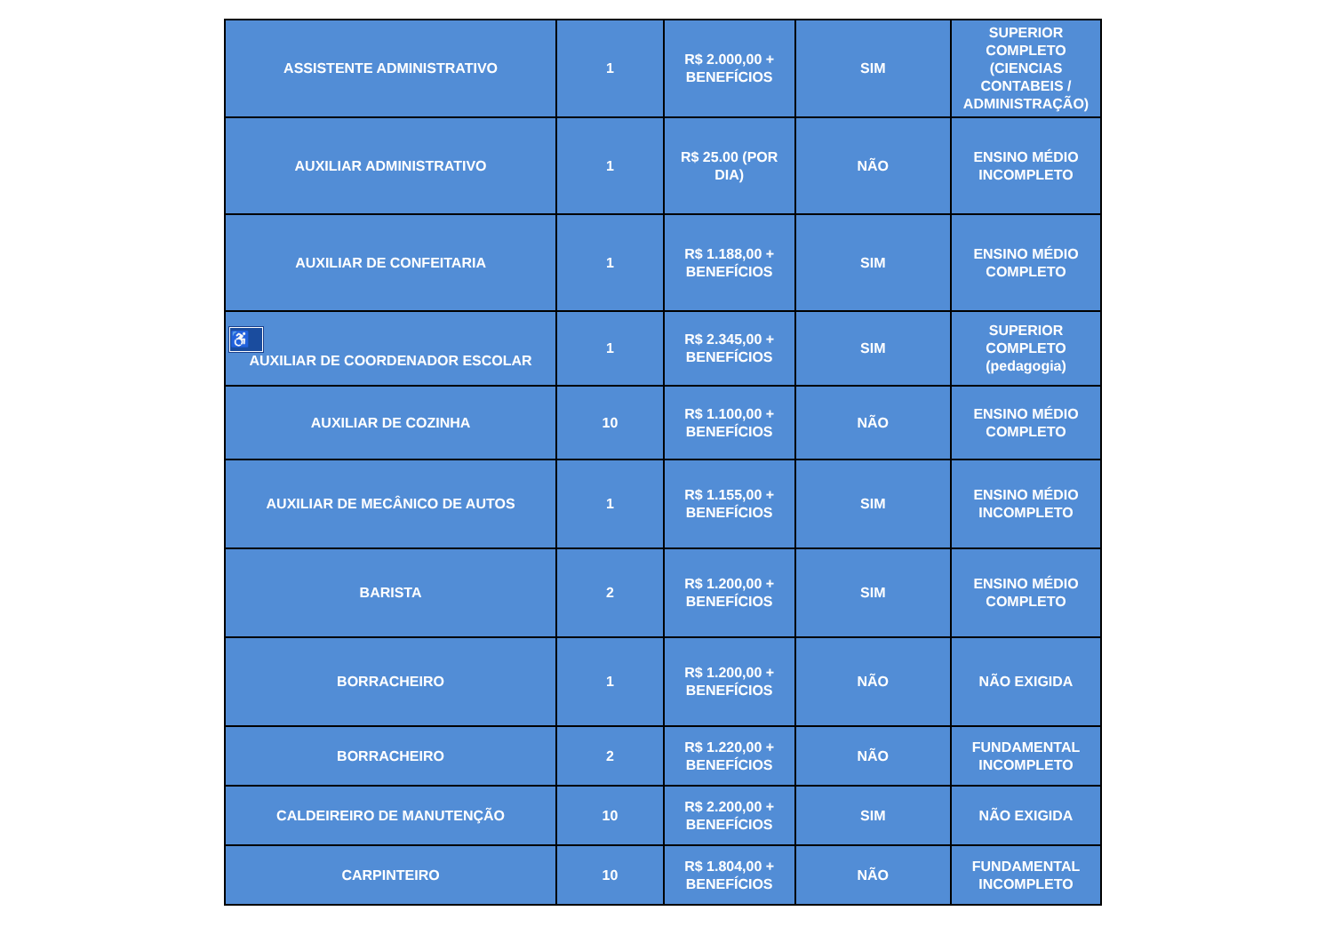| ASSISTENTE ADMINISTRATIVO | 1 | R$ 2.000,00 + BENEFÍCIOS | SIM | SUPERIOR COMPLETO (CIENCIAS CONTABEIS / ADMINISTRAÇÃO) |
| AUXILIAR ADMINISTRATIVO | 1 | R$ 25.00 (POR DIA) | NÃO | ENSINO MÉDIO INCOMPLETO |
| AUXILIAR DE CONFEITARIA | 1 | R$ 1.188,00 + BENEFÍCIOS | SIM | ENSINO MÉDIO COMPLETO |
| ♿ AUXILIAR DE COORDENADOR ESCOLAR | 1 | R$ 2.345,00 + BENEFÍCIOS | SIM | SUPERIOR COMPLETO (pedagogia) |
| AUXILIAR DE COZINHA | 10 | R$ 1.100,00 + BENEFÍCIOS | NÃO | ENSINO MÉDIO COMPLETO |
| AUXILIAR DE MECÂNICO DE AUTOS | 1 | R$ 1.155,00 + BENEFÍCIOS | SIM | ENSINO MÉDIO INCOMPLETO |
| BARISTA | 2 | R$ 1.200,00 + BENEFÍCIOS | SIM | ENSINO MÉDIO COMPLETO |
| BORRACHEIRO | 1 | R$ 1.200,00 + BENEFÍCIOS | NÃO | NÃO EXIGIDA |
| BORRACHEIRO | 2 | R$ 1.220,00 + BENEFÍCIOS | NÃO | FUNDAMENTAL INCOMPLETO |
| CALDEIREIRO DE MANUTENÇÃO | 10 | R$ 2.200,00 + BENEFÍCIOS | SIM | NÃO EXIGIDA |
| CARPINTEIRO | 10 | R$ 1.804,00 + BENEFÍCIOS | NÃO | FUNDAMENTAL INCOMPLETO |